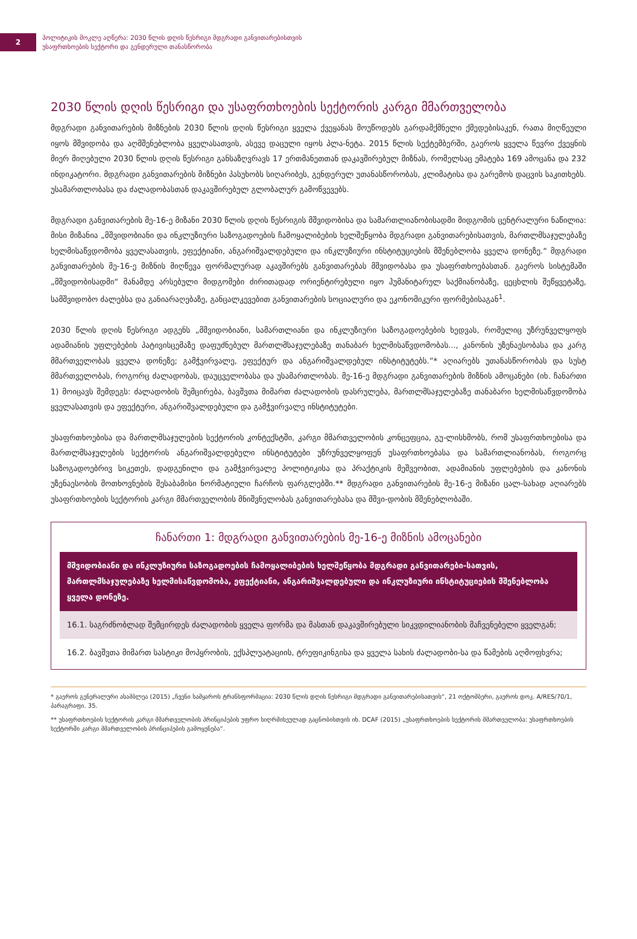2
პოლიტიკის მოკლე აღწერა: 2030 წლის დღის წესრიგი მდგრადი განვითარებისთვის
უსაფრთხოების სექტორი და გენდერული თანასწორობა
2030 წლის დღის წესრიგი და უსაფრთხოების სექტორის კარგი მმართველობა
მდგრადი განვითარების მიზნების 2030 წლის დღის წესრიგი ყველა ქვეყანას მოუწოდებს გარდამქმნელი ქმედებისაკენ, რათა მიღწეული იყოს მშვიდობა და აღმშენებლობა ყველასათვის, ასევე დაცული იყოს პლა-ნეტა. 2015 წლის სექტემბერში, გაეროს ყველა წევრი ქვეყნის მიერ მიღებული 2030 წლის დღის წესრიგი განსაზღვრავს 17 ერთმანეთთან დაკავშირებულ მიზნას, რომელსაც ემატება 169 ამოცანა და 232 ინდიკატორი. მდგრადი განვითარების მიზნები პასუხობს სიღარიბეს, გენდერულ უთანასწორობას, კლიმატისა და გარემოს დაცვის საკითხებს. უსამართლობასა და ძალადობასთან დაკავშირებულ გლობალურ გამოწვევებს.
მდგრადი განვითარების მე-16-ე მიზანი 2030 წლის დღის წესრიგის მშვიდობისა და სამართლიანობისადმი მიდგომის ცენტრალური ნაწილია: მისი მიზანია „მშვიდობიანი და ინკლუზიური საზოგადოების ჩამოყალიბების ხელშეწყობა მდგრადი განვითარებისათვის, მართლმსაჯულებაზე ხელმისაწვდომობა ყველასათვის, ეფექტიანი, ანგარიშვალდებული და ინკლუზიური ინსტიტუციების მშენებლობა ყველა დონეზე.“ მდგრადი განვითარების მე-16-ე მიზნის მიღწევა ფორმალურად აკავშირებს განვითარებას მშვიდობასა და უსაფრთხოებასთან. გაეროს სისტემაში „მშვიდობისადმი“ მანამდე არსებული მიდგომები ძირითადად ორიენტირებული იყო ჰუმანიტარულ საქმიანობაზე, ცეცხლის შეწყვეტაზე, სამშვიდობო ძალებსა და განიარაღებაზე, განცალკევებით განვითარების სოციალური და ეკონომიკური ფორმებისაგან<sup>1</sup>.
2030 წლის დღის წესრიგი ადგენს „მშვიდობიანი, სამართლიანი და ინკლუზიური საზოგადოებების ხედვას, რომელიც უზრუნველყოფს ადამიანის უფლებების პატივისცემაზე დაფუძნებულ მართლმსაჯულებაზე თანაბარ ხელმისაწვდომობას..., კანონის უზენაესობასა და კარგ მმართველობას ყველა დონეზე; გამჭვირვალე, ეფექტურ და ანგარიშვალდებულ ინსტიტუტებს.”* აღიარებს უთანასწორობას და სუსტ მმართველობას, როგორც ძალადობას, დაუცველობასა და უსამართლობას. მე-16-ე მდგრადი განვითარების მიზნის ამოცანები (იხ. ჩანართი 1) მოიცავს შემდეგს: ძალადობის შემცირება, ბავშვთა მიმართ ძალადობის დასრულება, მართლმსაჯულებაზე თანაბარი ხელმისაწვდომობა ყველასათვის და ეფექტური, ანგარიშვალდებული და გამჭვირვალე ინსტიტუტები.
უსაფრთხოებისა და მართლმსაჯულების სექტორის კონტექსტში, კარგი მმართველობის კონცეფცია, გუ-ლისხმობს, რომ უსაფრთხოებისა და მართლმსაჯულების სექტორის ანგარიშვალდებული ინსტიტუტები უზრუნველყოფენ უსაფრთხოებასა და სამართლიანობას, როგორც საზოგადოებრივ სიკეთეს, დადგენილი და გამჭვირვალე პოლიტიკისა და პრაქტიკის მეშვეობით, ადამიანის უფლებების და კანონის უზენაესობის მოთხოვნების შესაბამისი ნორმატიული ჩარჩოს ფარგლებში.** მდგრადი განვითარების მე-16-ე მიზანი ცალ-სახად აღიარებს უსაფრთხოების სექტორის კარგი მმართველობის მნიშვნელობას განვითარებასა და მშვი-დობის მშენებლობაში.
ჩანართი 1: მდგრადი განვითარების მე-16-ე მიზნის ამოცანები
მშვიდობიანი და ინკლუზიური საზოგადოების ჩამოყალიბების ხელშეწყობა მდგრადი განვითარები-სათვის, მართლმსაჯულებაზე ხელმისაწვდომობა, ეფექტიანი, ანგარიშვალდებული და ინკლუზიური ინსტიტუციების მშენებლობა ყველა დონეზე.
16.1. საგრძნობლად შემცირდეს ძალადობის ყველა ფორმა და მასთან დაკავშირებული სიკვდილიანობის მაჩვენებელი ყველგან;
16.2. ბავშვთა მიმართ სასტიკი მოპყრობის, ექსპლუატაციის, ტრეფიკინგისა და ყველა სახის ძალადობი-სა და წამების აღმოფხვრა;
* გაეროს გენერალური ასამბლეა (2015) „ჩვენი სამყაროს ტრანსფორმაცია: 2030 წლის დღის წესრიგი მდგრადი განვითარებისათვის“, 21 ოქტომბერი, გაეროს დოკ. A/RES/70/1, პარაგრაფი. 35.
** უსაფრთხოების სექტორის კარგი მმართველობის პრინციპების უფრო სიღრმისეულად გაცნობისთვის იხ. DCAF (2015) „უსაფრთხოების სექტორის მმართველობა: უსაფრთხოების სექტორში კარგი მმართველობის პრინციპების გამოყენება“.